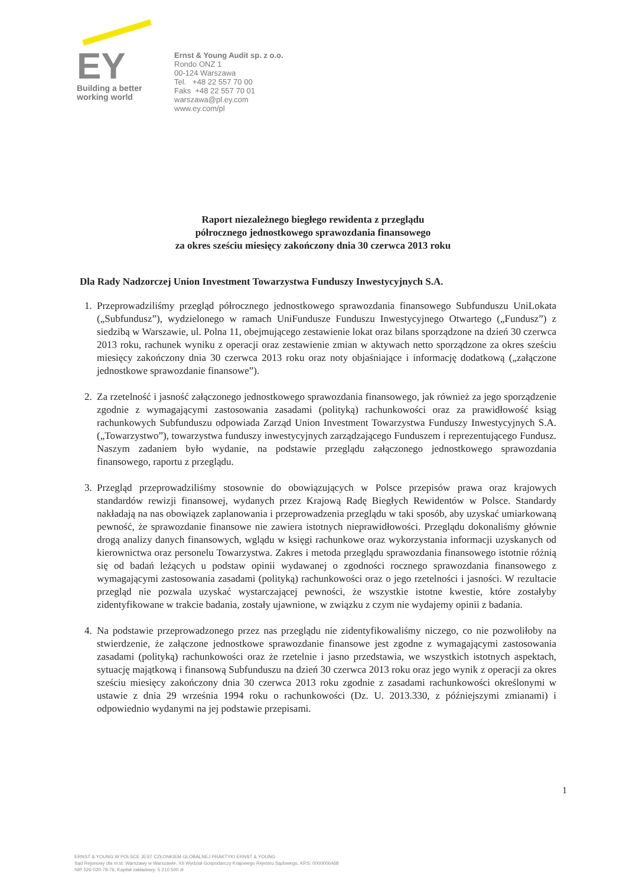EY
Building a better
working world
Ernst & Young Audit sp. z o.o.
Rondo ONZ 1
00-124 Warszawa
Tel. +48 22 557 70 00
Faks +48 22 557 70 01
warszawa@pl.ey.com
www.ey.com/pl
Raport niezależnego biegłego rewidenta z przeglądu
półrocznego jednostkowego sprawozdania finansowego
za okres sześciu miesięcy zakończony dnia 30 czerwca 2013 roku
Dla Rady Nadzorczej Union Investment Towarzystwa Funduszy Inwestycyjnych S.A.
1. Przeprowadziliśmy przegląd półrocznego jednostkowego sprawozdania finansowego Subfunduszu UniLokata („Subfundusz”), wydzielonego w ramach UniFundusze Funduszu Inwestycyjnego Otwartego („Fundusz”) z siedzibą w Warszawie, ul. Polna 11, obejmującego zestawienie lokat oraz bilans sporządzone na dzień 30 czerwca 2013 roku, rachunek wyniku z operacji oraz zestawienie zmian w aktywach netto sporządzone za okres sześciu miesięcy zakończony dnia 30 czerwca 2013 roku oraz noty objaśniające i informację dodatkową („załączone jednostkowe sprawozdanie finansowe”).
2. Za rzetelność i jasność załączonego jednostkowego sprawozdania finansowego, jak również za jego sporządzenie zgodnie z wymagającymi zastosowania zasadami (polityką) rachunkowości oraz za prawidłowość ksiąg rachunkowych Subfunduszu odpowiada Zarząd Union Investment Towarzystwa Funduszy Inwestycyjnych S.A. („Towarzystwo”), towarzystwa funduszy inwestycyjnych zarządzającego Funduszem i reprezentującego Fundusz. Naszym zadaniem było wydanie, na podstawie przeglądu załączonego jednostkowego sprawozdania finansowego, raportu z przeglądu.
3. Przegląd przeprowadziliśmy stosownie do obowiązujących w Polsce przepisów prawa oraz krajowych standardów rewizji finansowej, wydanych przez Krajową Radę Biegłych Rewidentów w Polsce. Standardy nakładają na nas obowiązek zaplanowania i przeprowadzenia przeglądu w taki sposób, aby uzyskać umiarkowaną pewność, że sprawozdanie finansowe nie zawiera istotnych nieprawidłowości. Przeglądu dokonaliśmy głównie drogą analizy danych finansowych, wglądu w księgi rachunkowe oraz wykorzystania informacji uzyskanych od kierownictwa oraz personelu Towarzystwa. Zakres i metoda przeglądu sprawozdania finansowego istotnie różnią się od badań leżących u podstaw opinii wydawanej o zgodności rocznego sprawozdania finansowego z wymagającymi zastosowania zasadami (polityką) rachunkowości oraz o jego rzetelności i jasności. W rezultacie przegląd nie pozwala uzyskać wystarczającej pewności, że wszystkie istotne kwestie, które zostałyby zidentyfikowane w trakcie badania, zostały ujawnione, w związku z czym nie wydajemy opinii z badania.
4. Na podstawie przeprowadzonego przez nas przeglądu nie zidentyfikowaliśmy niczego, co nie pozwoliłoby na stwierdzenie, że załączone jednostkowe sprawozdanie finansowe jest zgodne z wymagającymi zastosowania zasadami (polityką) rachunkowości oraz że rzetelnie i jasno przedstawia, we wszystkich istotnych aspektach, sytuację majątkową i finansową Subfunduszu na dzień 30 czerwca 2013 roku oraz jego wynik z operacji za okres sześciu miesięcy zakończony dnia 30 czerwca 2013 roku zgodnie z zasadami rachunkowości określonymi w ustawie z dnia 29 września 1994 roku o rachunkowości (Dz. U. 2013.330, z późniejszymi zmianami) i odpowiednio wydanymi na jej podstawie przepisami.
1
ERNST & YOUNG W POLSCE JEST CZŁONKIEM GLOBALNEJ PRAKTYKI ERNST & YOUNG
Sąd Rejonowy dla m.st. Warszawy w Warszawie, XII Wydział Gospodarczy Krajowego Rejestru Sądowego, KRS: 0000006468
NIP 526-020-79-76, Kapitał zakładowy: 5 210 500 zł